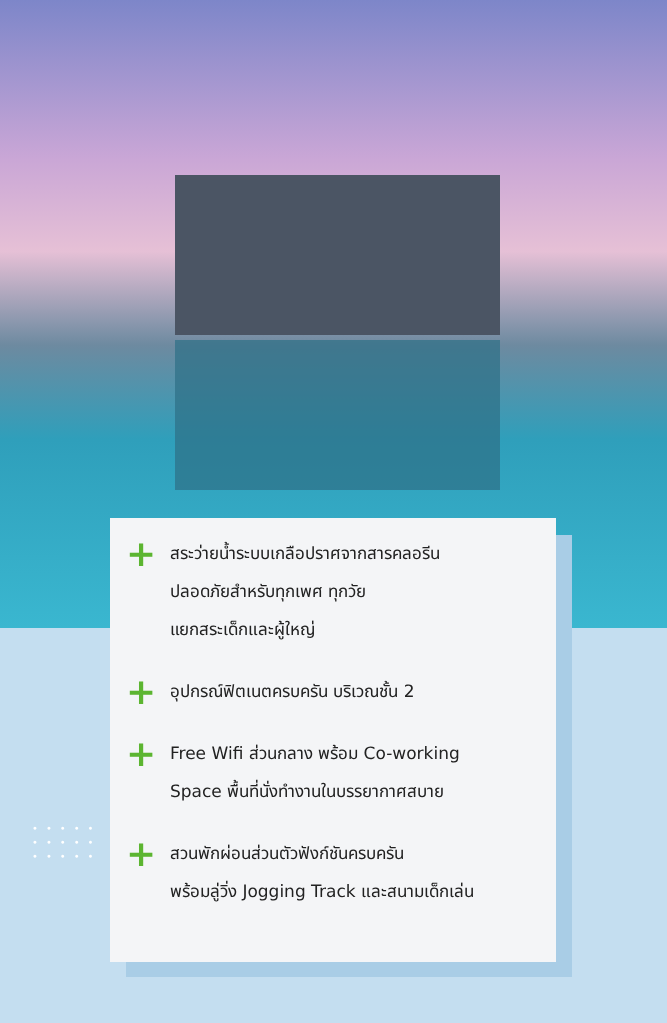•••••
•••••
•••••
+
สระว่ายน้ำระบบเกลือปราศจากสารคลอรีน
ปลอดภัยสำหรับทุกเพศ ทุกวัย
แยกสระเด็กและผู้ใหญ่
+
อุปกรณ์ฟิตเนตครบครัน บริเวณชั้น 2
+
Free Wifi ส่วนกลาง พร้อม Co-working
Space พื้นที่นั่งทำงานในบรรยากาศสบาย
+
สวนพักผ่อนส่วนตัวฟังก์ชันครบครัน
พร้อมลู่วิ่ง Jogging Track และสนามเด็กเล่น